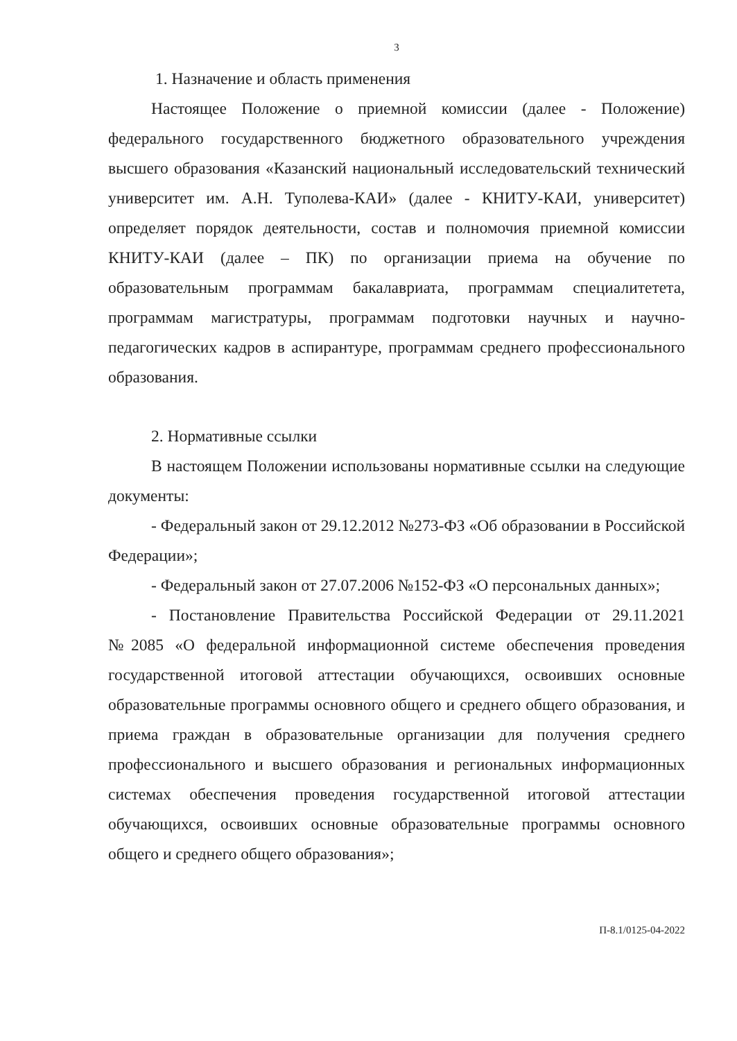3
1. Назначение и область применения
Настоящее Положение о приемной комиссии (далее - Положение) федерального государственного бюджетного образовательного учреждения высшего образования «Казанский национальный исследовательский технический университет им. А.Н. Туполева-КАИ» (далее - КНИТУ-КАИ, университет) определяет порядок деятельности, состав и полномочия приемной комиссии КНИТУ-КАИ (далее – ПК) по организации приема на обучение по образовательным программам бакалавриата, программам специалитетета, программам магистратуры, программам подготовки научных и научно-педагогических кадров в аспирантуре, программам среднего профессионального образования.
2. Нормативные ссылки
В настоящем Положении использованы нормативные ссылки на следующие документы:
- Федеральный закон от 29.12.2012 №273-ФЗ «Об образовании в Российской Федерации»;
- Федеральный закон от 27.07.2006 №152-ФЗ «О персональных данных»;
- Постановление Правительства Российской Федерации от 29.11.2021 №2085 «О федеральной информационной системе обеспечения проведения государственной итоговой аттестации обучающихся, освоивших основные образовательные программы основного общего и среднего общего образования, и приема граждан в образовательные организации для получения среднего профессионального и высшего образования и региональных информационных системах обеспечения проведения государственной итоговой аттестации обучающихся, освоивших основные образовательные программы основного общего и среднего общего образования»;
П-8.1/0125-04-2022